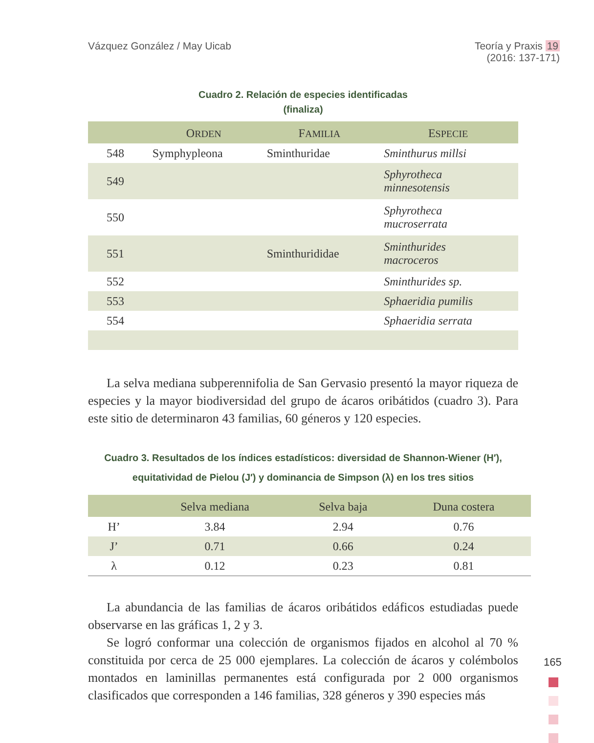Vázquez González / May Uicab Teoría y Praxis 19
(2016: 137-171)
Cuadro 2. Relación de especies identificadas
(finaliza)
| | O RDEN | F AMILIA | E SPECIE |
| --- | --- | --- | --- |
| 548 | Symphypleona | Sminthuridae | Sminthurus millsi |
| 549 | | | Sphyrotheca minnesotensis |
| 550 | | | Sphyrotheca mucroserrata |
| 551 | | Sminthurididae | Sminthurides macroceros |
| 552 | | | Sminthurides sp. |
| 553 | | | Sphaeridia pumilis |
| 554 | | | Sphaeridia serrata |
La selva mediana subperennifolia de San Gervasio presentó la mayor riqueza de especies y la mayor biodiversidad del grupo de ácaros oribátidos (cuadro 3). Para este sitio de determinaron 43 familias, 60 géneros y 120 especies.
Cuadro 3. Resultados de los índices estadísticos: diversidad de Shannon-Wiener (H′),
equitatividad de Pielou (J′) y dominancia de Simpson (λ) en los tres sitios
| | Selva mediana | Selva baja | Duna costera |
| --- | --- | --- | --- |
| H’ | 3.84 | 2.94 | 0.76 |
| J’ | 0.71 | 0.66 | 0.24 |
| λ | 0.12 | 0.23 | 0.81 |
La abundancia de las familias de ácaros oribátidos edáficos estudiadas puede observarse en las gráficas 1, 2 y 3.
Se logró conformar una colección de organismos fijados en alcohol al 70 % constituida por cerca de 25 000 ejemplares. La colección de ácaros y colémbolos montados en laminillas permanentes está configurada por 2 000 organismos clasificados que corresponden a 146 familias, 328 géneros y 390 especies más
165